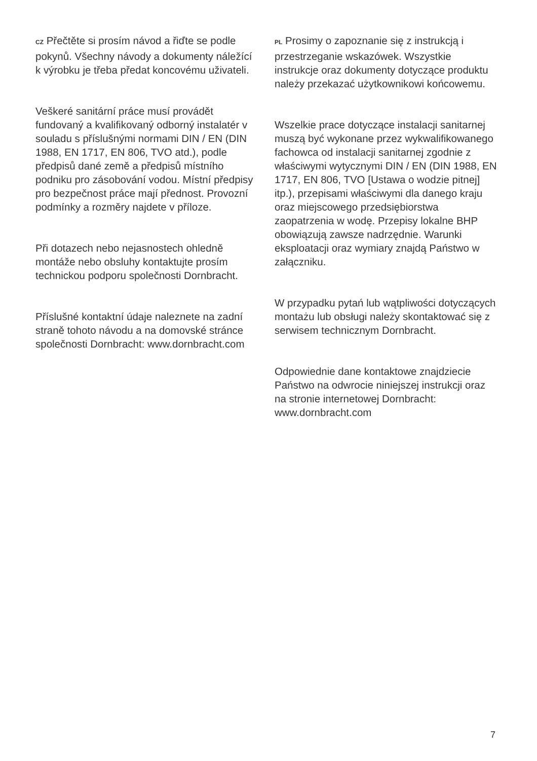CZ Přečtěte si prosím návod a řiďte se podle pokynů. Všechny návody a dokumenty náležící k výrobku je třeba předat koncovému uživateli.
Veškeré sanitární práce musí provádět fundovaný a kvalifikovaný odborný instalatér v souladu s příslušnými normami DIN / EN (DIN 1988, EN 1717, EN 806, TVO atd.), podle předpisů dané země a předpisů místního podniku pro zásobování vodou. Místní předpisy pro bezpečnost práce mají přednost. Provozní podmínky a rozměry najdete v příloze.
Při dotazech nebo nejasnostech ohledně montáže nebo obsluhy kontaktujte prosím technickou podporu společnosti Dornbracht.
Příslušné kontaktní údaje naleznete na zadní straně tohoto návodu a na domovské stránce společnosti Dornbracht: www.dornbracht.com
PL Prosimy o zapoznanie się z instrukcją i przestrzeganie wskazówek. Wszystkie instrukcje oraz dokumenty dotyczące produktu należy przekazać użytkownikowi końcowemu.
Wszelkie prace dotyczące instalacji sanitarnej muszą być wykonane przez wykwalifikowanego fachowca od instalacji sanitarnej zgodnie z właściwymi wytycznymi DIN / EN (DIN 1988, EN 1717, EN 806, TVO [Ustawa o wodzie pitnej] itp.), przepisami właściwymi dla danego kraju oraz miejscowego przedsiębiorstwa zaopatrzenia w wodę. Przepisy lokalne BHP obowiązują zawsze nadrzędnie. Warunki eksploatacji oraz wymiary znajdą Państwo w załączniku.
W przypadku pytań lub wątpliwości dotyczących montażu lub obsługi należy skontaktować się z serwisem technicznym Dornbracht.
Odpowiednie dane kontaktowe znajdziecie Państwo na odwrocie niniejszej instrukcji oraz na stronie internetowej Dornbracht: www.dornbracht.com
7